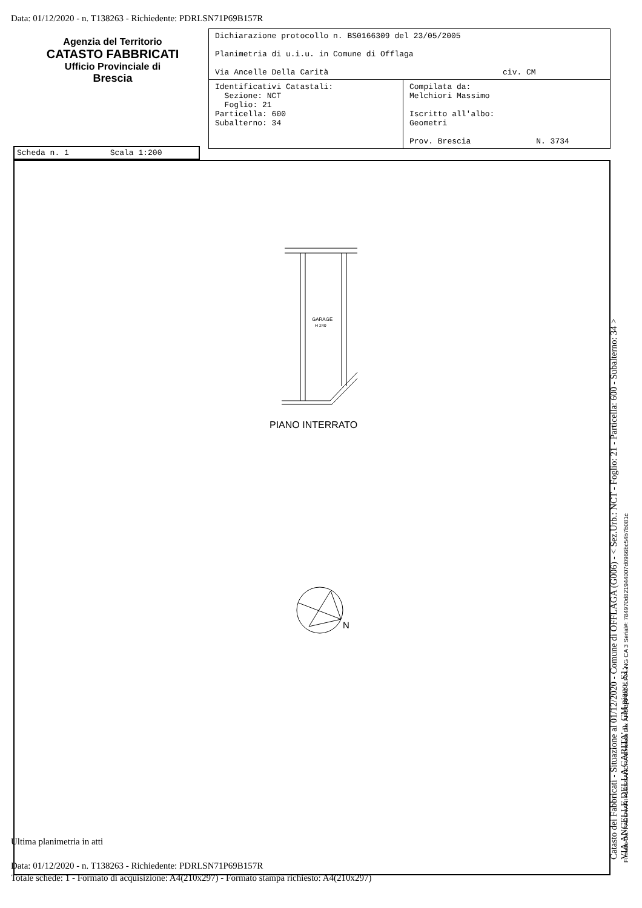Data: 01/12/2020 - n. T138263 - Richiedente: PDRLSN71P69B157R
Agenzia del Territorio
CATASTO FABBRICATI
Ufficio Provinciale di
Brescia
| Dichiarazione protocollo n. BS0166309 del 23/05/2005 Planimetria di u.i.u. in Comune di Offlaga Via Ancelle Della Carità civ. CM | |
| Identificativi Catastali: Sezione: NCT Foglio: 21 Particella: 600 Subalterno: 34 | Compilata da: Melchiori Massimo Iscritto all'albo: Geometri Prov. Brescia N. 3734 |
Scheda n. 1 Scala 1:200
GARAGE
H 240
PIANO INTERRATO
N
Ultima planimetria in atti
Data: 01/12/2020 - n. T138263 - Richiedente: PDRLSN71P69B157R
Totale schede: 1 - Formato di acquisizione: A4(210x297) - Formato stampa richiesto: A4(210x297)
Catasto dei Fabbricati - Situazione al 01/12/2020 - Comune di OFFLAGA (G006) - < Sez.Urb.: NCT - Foglio: 21 - Particella: 600 - Subalterno: 34 >
VIA ANCELLE DELLA CARITA' n. CM piano: S1;
Firmato Da: PADOVANI ALESSANDRA Emesso Da: ARUBAPEC S.P.A. NG CA 3 Serial#: 784970d821944007d0966bc54b7b081c